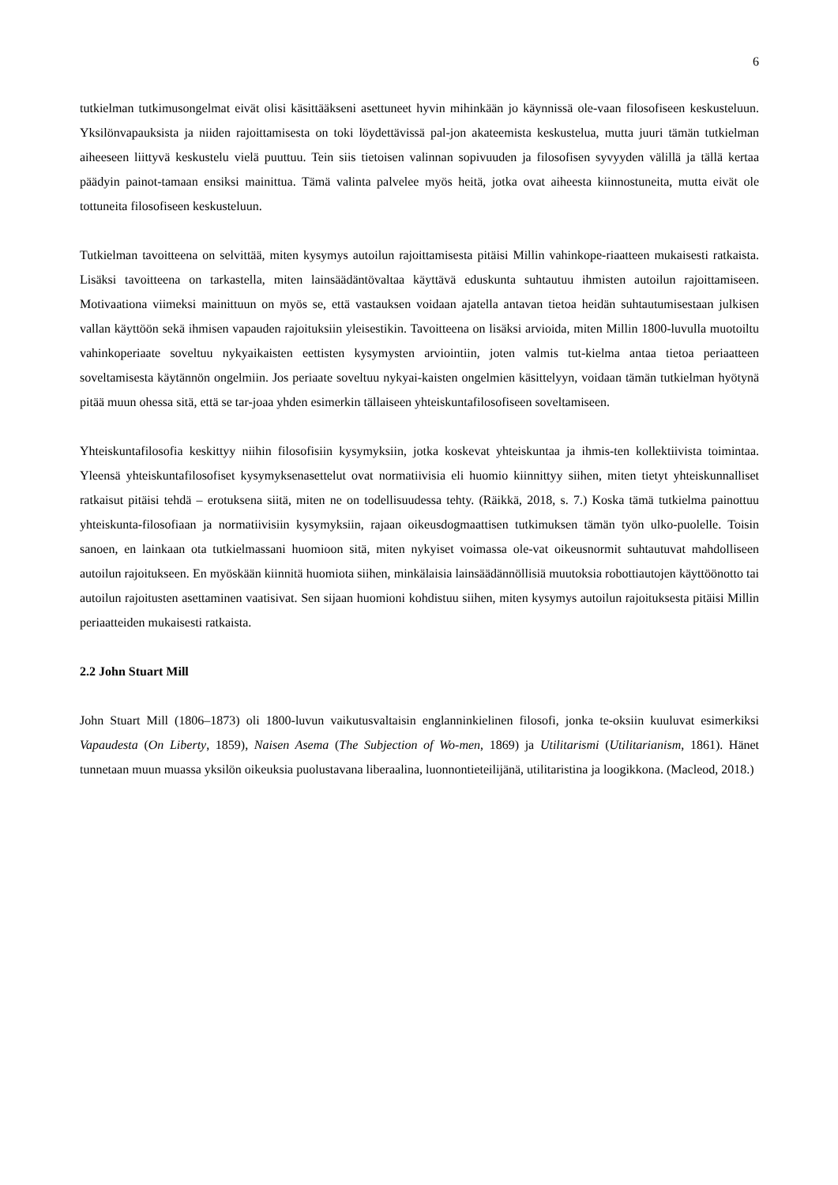6
tutkielman tutkimusongelmat eivät olisi käsittääkseni asettuneet hyvin mihinkään jo käynnissä ole-vaan filosofiseen keskusteluun. Yksilönvapauksista ja niiden rajoittamisesta on toki löydettävissä pal-jon akateemista keskustelua, mutta juuri tämän tutkielman aiheeseen liittyvä keskustelu vielä puuttuu. Tein siis tietoisen valinnan sopivuuden ja filosofisen syvyyden välillä ja tällä kertaa päädyin painot-tamaan ensiksi mainittua. Tämä valinta palvelee myös heitä, jotka ovat aiheesta kiinnostuneita, mutta eivät ole tottuneita filosofiseen keskusteluun.
Tutkielman tavoitteena on selvittää, miten kysymys autoilun rajoittamisesta pitäisi Millin vahinkope-riaatteen mukaisesti ratkaista. Lisäksi tavoitteena on tarkastella, miten lainsäädäntövaltaa käyttävä eduskunta suhtautuu ihmisten autoilun rajoittamiseen. Motivaationa viimeksi mainittuun on myös se, että vastauksen voidaan ajatella antavan tietoa heidän suhtautumisestaan julkisen vallan käyttöön sekä ihmisen vapauden rajoituksiin yleisestikin. Tavoitteena on lisäksi arvioida, miten Millin 1800-luvulla muotoiltu vahinkoperiaate soveltuu nykyaikaisten eettisten kysymysten arviointiin, joten valmis tut-kielma antaa tietoa periaatteen soveltamisesta käytännön ongelmiin. Jos periaate soveltuu nykyai-kaisten ongelmien käsittelyyn, voidaan tämän tutkielman hyötynä pitää muun ohessa sitä, että se tar-joaa yhden esimerkin tällaiseen yhteiskuntafilosofiseen soveltamiseen.
Yhteiskuntafilosofia keskittyy niihin filosofisiin kysymyksiin, jotka koskevat yhteiskuntaa ja ihmis-ten kollektiivista toimintaa. Yleensä yhteiskuntafilosofiset kysymyksenasettelut ovat normatiivisia eli huomio kiinnittyy siihen, miten tietyt yhteiskunnalliset ratkaisut pitäisi tehdä – erotuksena siitä, miten ne on todellisuudessa tehty. (Räikkä, 2018, s. 7.) Koska tämä tutkielma painottuu yhteiskunta-filosofiaan ja normatiivisiin kysymyksiin, rajaan oikeusdogmaattisen tutkimuksen tämän työn ulko-puolelle. Toisin sanoen, en lainkaan ota tutkielmassani huomioon sitä, miten nykyiset voimassa ole-vat oikeusnormit suhtautuvat mahdolliseen autoilun rajoitukseen. En myöskään kiinnitä huomiota siihen, minkälaisia lainsäädännöllisiä muutoksia robottiautojen käyttöönotto tai autoilun rajoitusten asettaminen vaatisivat. Sen sijaan huomioni kohdistuu siihen, miten kysymys autoilun rajoituksesta pitäisi Millin periaatteiden mukaisesti ratkaista.
2.2 John Stuart Mill
John Stuart Mill (1806–1873) oli 1800-luvun vaikutusvaltaisin englanninkielinen filosofi, jonka te-oksiin kuuluvat esimerkiksi Vapaudesta (On Liberty, 1859), Naisen Asema (The Subjection of Wo-men, 1869) ja Utilitarismi (Utilitarianism, 1861). Hänet tunnetaan muun muassa yksilön oikeuksia puolustavana liberaalina, luonnontieteilijänä, utilitaristina ja loogikkona. (Macleod, 2018.)